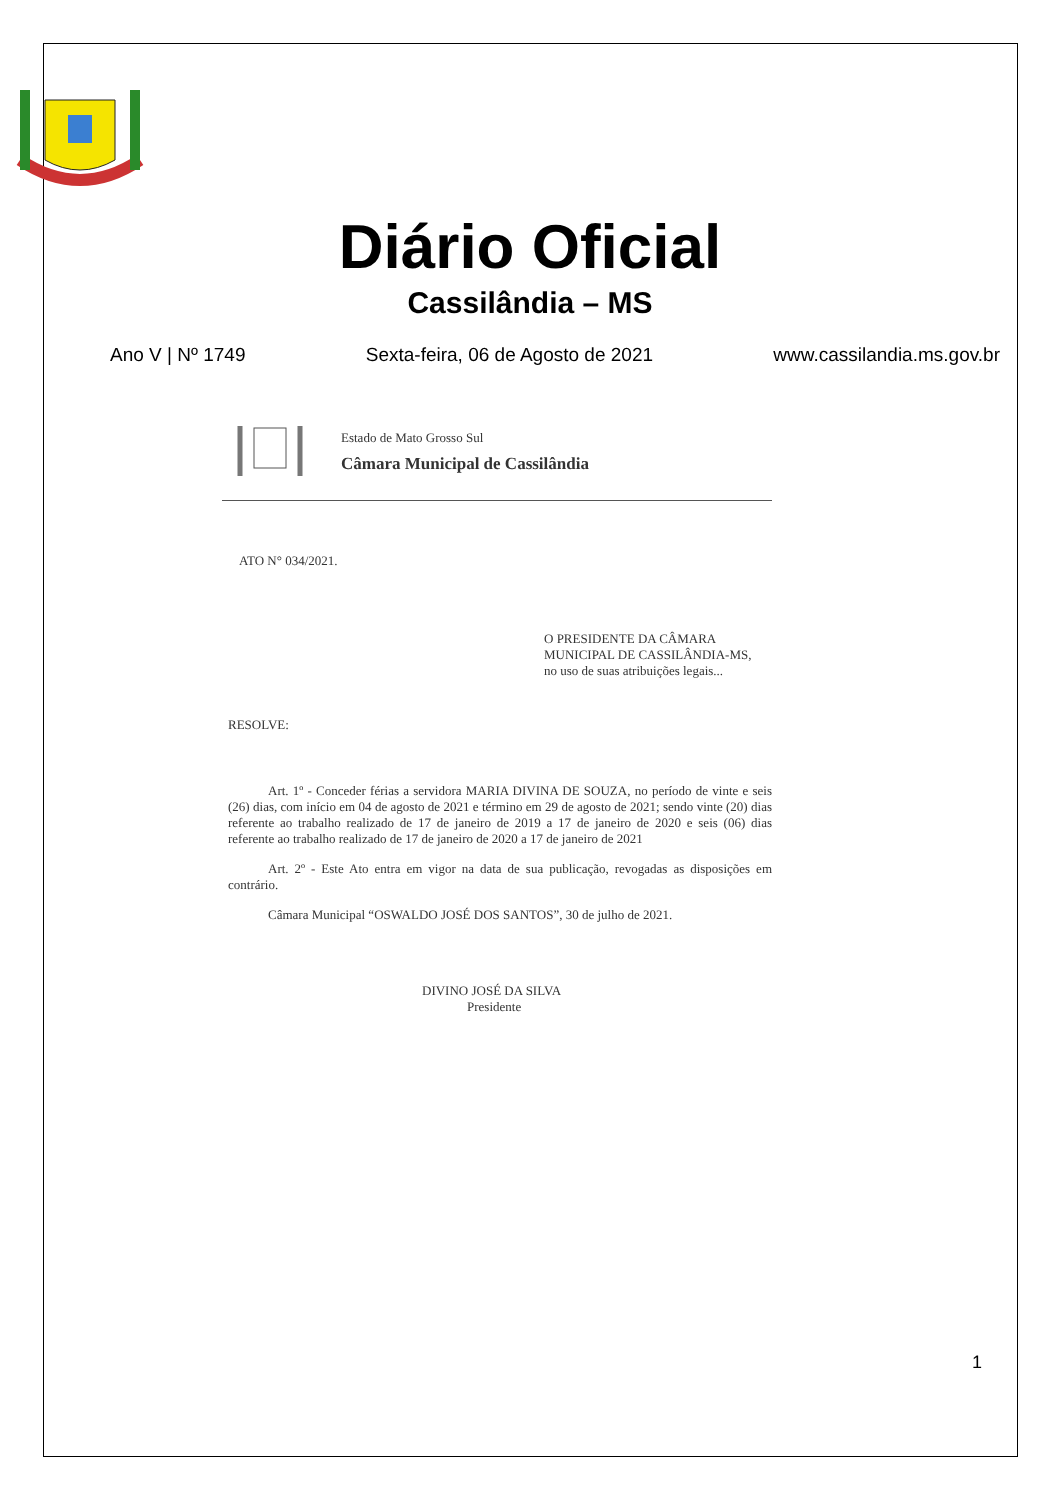Diário Oficial
Cassilândia – MS
Ano V | Nº 1749 Sexta-feira, 06 de Agosto de 2021 www.cassilandia.ms.gov.br
Estado de Mato Grosso Sul
Câmara Municipal de Cassilândia
ATO N° 034/2021.
O PRESIDENTE DA CÂMARA
MUNICIPAL DE CASSILÂNDIA-MS,
no uso de suas atribuições legais...
RESOLVE:
Art. 1º - Conceder férias a servidora MARIA DIVINA DE SOUZA, no período de vinte e seis (26) dias, com início em 04 de agosto de 2021 e término em 29 de agosto de 2021; sendo vinte (20) dias referente ao trabalho realizado de 17 de janeiro de 2019 a 17 de janeiro de 2020 e seis (06) dias referente ao trabalho realizado de 17 de janeiro de 2020 a 17 de janeiro de 2021
Art. 2º - Este Ato entra em vigor na data de sua publicação, revogadas as disposições em contrário.
Câmara Municipal “OSWALDO JOSÉ DOS SANTOS”, 30 de julho de 2021.
DIVINO JOSÉ DA SILVA
Presidente
1